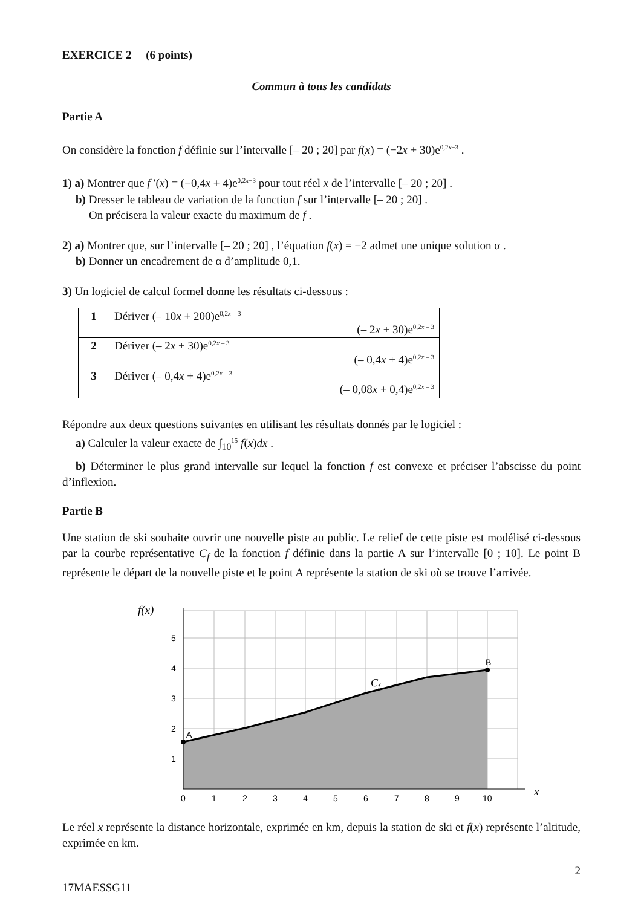EXERCICE 2 (6 points)
Commun à tous les candidats
Partie A
On considère la fonction f définie sur l’intervalle [– 20 ; 20] par f(x) = (−2x + 30)e<sup>0,2x−3</sup> .
1) a) Montrer que f ′(x) = (−0,4x + 4)e<sup>0,2x−3</sup> pour tout réel x de l’intervalle [– 20 ; 20] .
b) Dresser le tableau de variation de la fonction f sur l’intervalle [– 20 ; 20] .
On précisera la valeur exacte du maximum de f .
2) a) Montrer que, sur l’intervalle [– 20 ; 20] , l’équation f(x) = −2 admet une unique solution α .
b) Donner un encadrement de α d’amplitude 0,1.
3) Un logiciel de calcul formel donne les résultats ci-dessous :
| 1 | Dériver (– 10 x + 200)e<sup>0,2x – 3</sup> (– 2 x + 30)e<sup>0,2x – 3</sup> |
| 2 | Dériver (– 2 x + 30)e<sup>0,2x – 3</sup> (– 0,4 x + 4)e<sup>0,2x – 3</sup> |
| 3 | Dériver (– 0,4 x + 4)e<sup>0,2x – 3</sup> (– 0,08 x + 0,4)e<sup>0,2x – 3</sup> |
Répondre aux deux questions suivantes en utilisant les résultats donnés par le logiciel :
a) Calculer la valeur exacte de ∫<sub>10</sub><sup>15</sup> f(x)dx .
b) Déterminer le plus grand intervalle sur lequel la fonction f est convexe et préciser l’abscisse du point d’inflexion.
Partie B
Une station de ski souhaite ouvrir une nouvelle piste au public. Le relief de cette piste est modélisé ci-dessous par la courbe représentative C<sub>f</sub> de la fonction f définie dans la partie A sur l’intervalle [0 ; 10]. Le point B représente le départ de la nouvelle piste et le point A représente la station de ski où se trouve l’arrivée.
f(x)
x
1
2
3
4
5
0
1
2
3
4
5
6
7
8
9
10
A
B
Cf
Le réel x représente la distance horizontale, exprimée en km, depuis la station de ski et f(x) représente l’altitude, exprimée en km.
2
17MAESSG11